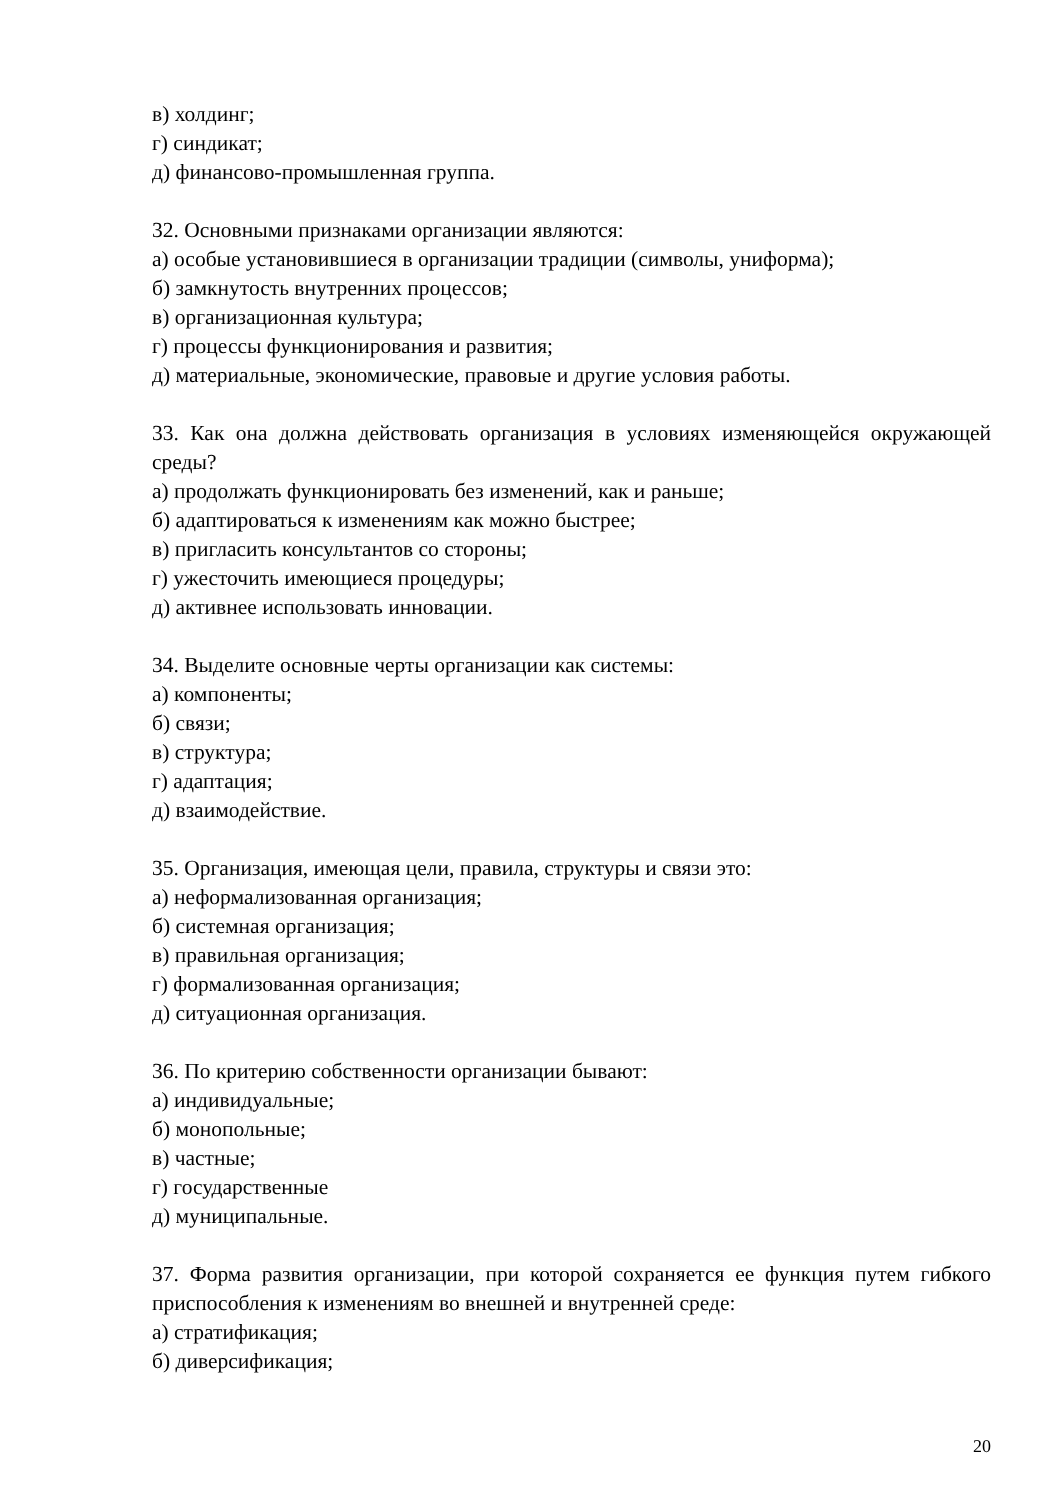в) холдинг;
г) синдикат;
д) финансово-промышленная группа.
32. Основными признаками организации являются:
а) особые установившиеся в организации традиции (символы, униформа);
б) замкнутость внутренних процессов;
в) организационная культура;
г) процессы функционирования и развития;
д) материальные, экономические, правовые и другие условия работы.
33. Как она должна действовать организация в условиях изменяющейся окружающей среды?
а) продолжать функционировать без изменений, как и раньше;
б) адаптироваться к изменениям как можно быстрее;
в) пригласить консультантов со стороны;
г) ужесточить имеющиеся процедуры;
д) активнее использовать инновации.
34. Выделите основные черты организации как системы:
а) компоненты;
б) связи;
в) структура;
г) адаптация;
д) взаимодействие.
35. Организация, имеющая цели, правила, структуры и связи это:
а) неформализованная организация;
б) системная организация;
в) правильная организация;
г) формализованная организация;
д) ситуационная организация.
36. По критерию собственности организации бывают:
а) индивидуальные;
б) монопольные;
в) частные;
г) государственные
д) муниципальные.
37. Форма развития организации, при которой сохраняется ее функция путем гибкого приспособления к изменениям во внешней и внутренней среде:
а) стратификация;
б) диверсификация;
20